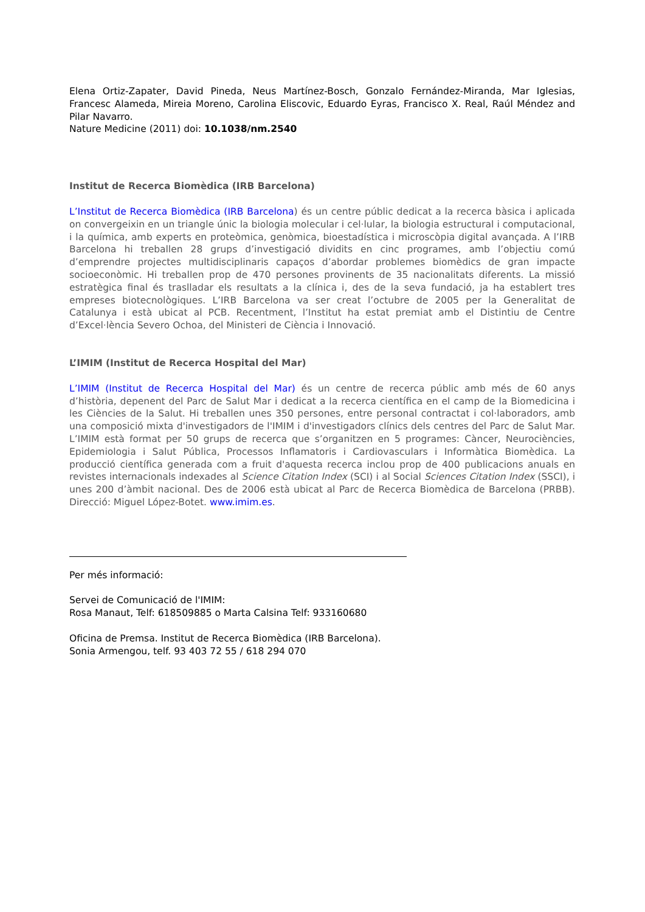Elena Ortiz-Zapater, David Pineda, Neus Martínez-Bosch, Gonzalo Fernández-Miranda, Mar Iglesias, Francesc Alameda, Mireia Moreno, Carolina Eliscovic, Eduardo Eyras, Francisco X. Real, Raúl Méndez and Pilar Navarro.
Nature Medicine (2011) doi: 10.1038/nm.2540
Institut de Recerca Biomèdica (IRB Barcelona)
L’Institut de Recerca Biomèdica (IRB Barcelona) és un centre públic dedicat a la recerca bàsica i aplicada on convergeixin en un triangle únic la biologia molecular i cel·lular, la biologia estructural i computacional, i la química, amb experts en proteòmica, genòmica, bioestadística i microscòpia digital avançada. A l’IRB Barcelona hi treballen 28 grups d’investigació dividits en cinc programes, amb l’objectiu comú d’emprendre projectes multidisciplinaris capaços d’abordar problemes biomèdics de gran impacte socioeconòmic. Hi treballen prop de 470 persones provinents de 35 nacionalitats diferents. La missió estratègica final és traslladar els resultats a la clínica i, des de la seva fundació, ja ha establert tres empreses biotecnològiques. L’IRB Barcelona va ser creat l’octubre de 2005 per la Generalitat de Catalunya i està ubicat al PCB. Recentment, l’Institut ha estat premiat amb el Distintiu de Centre d’Excel·lència Severo Ochoa, del Ministeri de Ciència i Innovació.
L’IMIM (Institut de Recerca Hospital del Mar)
L’IMIM (Institut de Recerca Hospital del Mar) és un centre de recerca públic amb més de 60 anys d’història, depenent del Parc de Salut Mar i dedicat a la recerca científica en el camp de la Biomedicina i les Ciències de la Salut. Hi treballen unes 350 persones, entre personal contractat i col·laboradors, amb una composició mixta d'investigadors de l'IMIM i d'investigadors clínics dels centres del Parc de Salut Mar. L’IMIM està format per 50 grups de recerca que s’organitzen en 5 programes: Càncer, Neurociències, Epidemiologia i Salut Pública, Processos Inflamatoris i Cardiovasculars i Informàtica Biomèdica. La producció científica generada com a fruit d'aquesta recerca inclou prop de 400 publicacions anuals en revistes internacionals indexades al Science Citation Index (SCI) i al Social Sciences Citation Index (SSCI), i unes 200 d’àmbit nacional. Des de 2006 està ubicat al Parc de Recerca Biomèdica de Barcelona (PRBB). Direcció: Miguel López-Botet. www.imim.es.
Per més informació:
Servei de Comunicació de l'IMIM:
Rosa Manaut, Telf: 618509885 o Marta Calsina Telf: 933160680
Oficina de Premsa. Institut de Recerca Biomèdica (IRB Barcelona).
Sonia Armengou, telf. 93 403 72 55 / 618 294 070